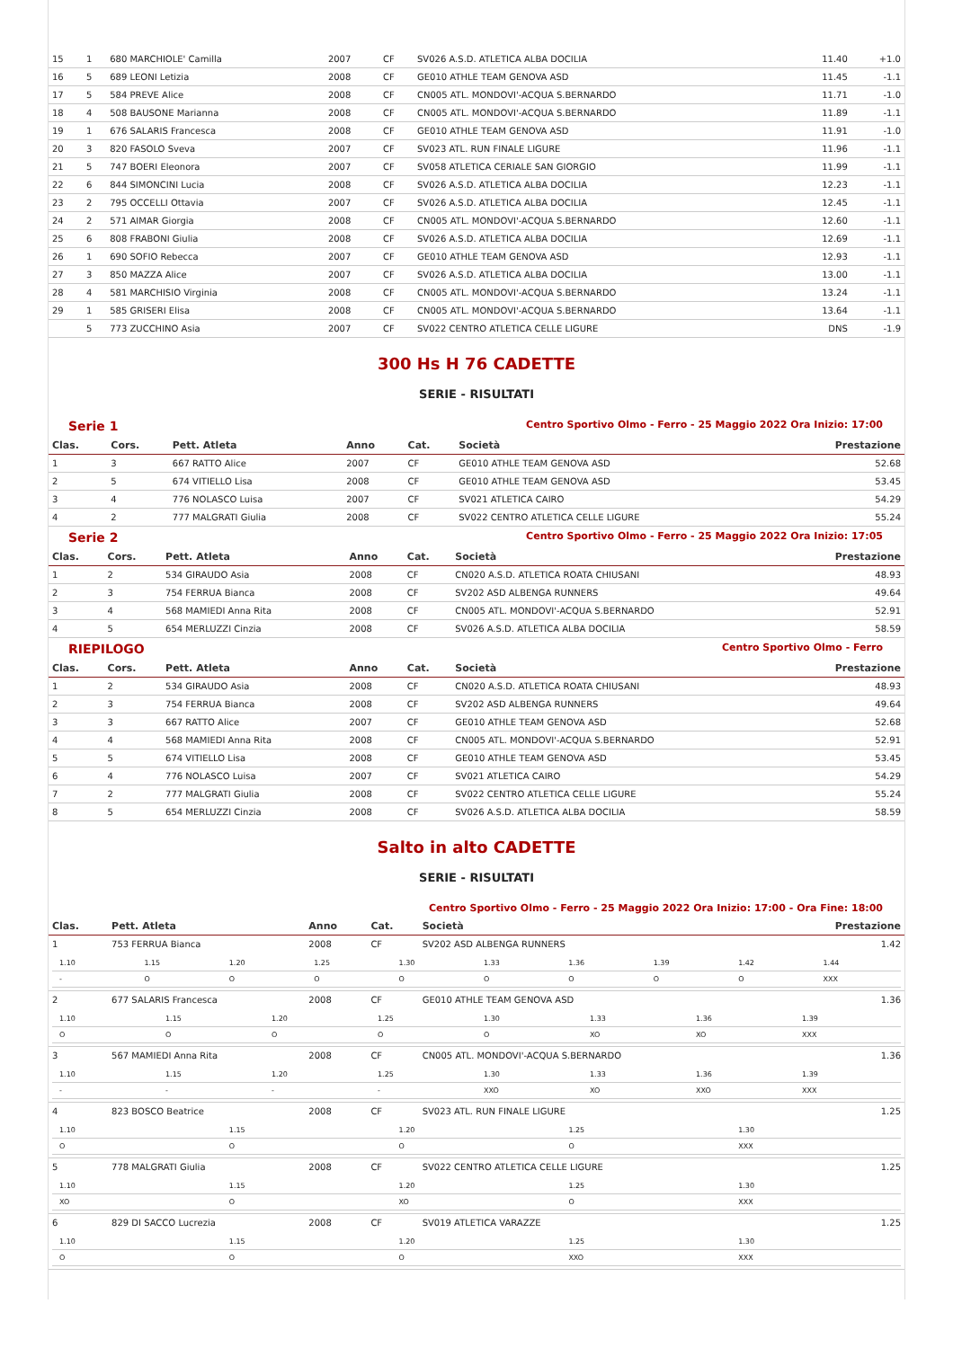| 15 | 1 | 680 MARCHIOLE' Camilla | 2007 | CF | SV026 A.S.D. ATLETICA ALBA DOCILIA | 11.40 | +1.0 |
| 16 | 5 | 689 LEONI Letizia | 2008 | CF | GE010 ATHLE TEAM GENOVA ASD | 11.45 | -1.1 |
| 17 | 5 | 584 PREVE Alice | 2008 | CF | CN005 ATL. MONDOVI'-ACQUA S.BERNARDO | 11.71 | -1.0 |
| 18 | 4 | 508 BAUSONE Marianna | 2008 | CF | CN005 ATL. MONDOVI'-ACQUA S.BERNARDO | 11.89 | -1.1 |
| 19 | 1 | 676 SALARIS Francesca | 2008 | CF | GE010 ATHLE TEAM GENOVA ASD | 11.91 | -1.0 |
| 20 | 3 | 820 FASOLO Sveva | 2007 | CF | SV023 ATL. RUN FINALE LIGURE | 11.96 | -1.1 |
| 21 | 5 | 747 BOERI Eleonora | 2007 | CF | SV058 ATLETICA CERIALE SAN GIORGIO | 11.99 | -1.1 |
| 22 | 6 | 844 SIMONCINI Lucia | 2008 | CF | SV026 A.S.D. ATLETICA ALBA DOCILIA | 12.23 | -1.1 |
| 23 | 2 | 795 OCCELLI Ottavia | 2007 | CF | SV026 A.S.D. ATLETICA ALBA DOCILIA | 12.45 | -1.1 |
| 24 | 2 | 571 AIMAR Giorgia | 2008 | CF | CN005 ATL. MONDOVI'-ACQUA S.BERNARDO | 12.60 | -1.1 |
| 25 | 6 | 808 FRABONI Giulia | 2008 | CF | SV026 A.S.D. ATLETICA ALBA DOCILIA | 12.69 | -1.1 |
| 26 | 1 | 690 SOFIO Rebecca | 2007 | CF | GE010 ATHLE TEAM GENOVA ASD | 12.93 | -1.1 |
| 27 | 3 | 850 MAZZA Alice | 2007 | CF | SV026 A.S.D. ATLETICA ALBA DOCILIA | 13.00 | -1.1 |
| 28 | 4 | 581 MARCHISIO Virginia | 2008 | CF | CN005 ATL. MONDOVI'-ACQUA S.BERNARDO | 13.24 | -1.1 |
| 29 | 1 | 585 GRISERI Elisa | 2008 | CF | CN005 ATL. MONDOVI'-ACQUA S.BERNARDO | 13.64 | -1.1 |
| | 5 | 773 ZUCCHINO Asia | 2007 | CF | SV022 CENTRO ATLETICA CELLE LIGURE | DNS | -1.9 |
300 Hs H 76 CADETTE
SERIE - RISULTATI
Serie 1 Centro Sportivo Olmo - Ferro - 25 Maggio 2022 Ora Inizio: 17:00
| Clas. | Cors. | Pett. Atleta | Anno | Cat. | Società | Prestazione |
| --- | --- | --- | --- | --- | --- | --- |
| 1 | 3 | 667 RATTO Alice | 2007 | CF | GE010 ATHLE TEAM GENOVA ASD | 52.68 |
| 2 | 5 | 674 VITIELLO Lisa | 2008 | CF | GE010 ATHLE TEAM GENOVA ASD | 53.45 |
| 3 | 4 | 776 NOLASCO Luisa | 2007 | CF | SV021 ATLETICA CAIRO | 54.29 |
| 4 | 2 | 777 MALGRATI Giulia | 2008 | CF | SV022 CENTRO ATLETICA CELLE LIGURE | 55.24 |
Serie 2 Centro Sportivo Olmo - Ferro - 25 Maggio 2022 Ora Inizio: 17:05
| Clas. | Cors. | Pett. Atleta | Anno | Cat. | Società | Prestazione |
| --- | --- | --- | --- | --- | --- | --- |
| 1 | 2 | 534 GIRAUDO Asia | 2008 | CF | CN020 A.S.D. ATLETICA ROATA CHIUSANI | 48.93 |
| 2 | 3 | 754 FERRUA Bianca | 2008 | CF | SV202 ASD ALBENGA RUNNERS | 49.64 |
| 3 | 4 | 568 MAMIEDI Anna Rita | 2008 | CF | CN005 ATL. MONDOVI'-ACQUA S.BERNARDO | 52.91 |
| 4 | 5 | 654 MERLUZZI Cinzia | 2008 | CF | SV026 A.S.D. ATLETICA ALBA DOCILIA | 58.59 |
RIEPILOGO Centro Sportivo Olmo - Ferro
| Clas. | Cors. | Pett. Atleta | Anno | Cat. | Società | Prestazione |
| --- | --- | --- | --- | --- | --- | --- |
| 1 | 2 | 534 GIRAUDO Asia | 2008 | CF | CN020 A.S.D. ATLETICA ROATA CHIUSANI | 48.93 |
| 2 | 3 | 754 FERRUA Bianca | 2008 | CF | SV202 ASD ALBENGA RUNNERS | 49.64 |
| 3 | 3 | 667 RATTO Alice | 2007 | CF | GE010 ATHLE TEAM GENOVA ASD | 52.68 |
| 4 | 4 | 568 MAMIEDI Anna Rita | 2008 | CF | CN005 ATL. MONDOVI'-ACQUA S.BERNARDO | 52.91 |
| 5 | 5 | 674 VITIELLO Lisa | 2008 | CF | GE010 ATHLE TEAM GENOVA ASD | 53.45 |
| 6 | 4 | 776 NOLASCO Luisa | 2007 | CF | SV021 ATLETICA CAIRO | 54.29 |
| 7 | 2 | 777 MALGRATI Giulia | 2008 | CF | SV022 CENTRO ATLETICA CELLE LIGURE | 55.24 |
| 8 | 5 | 654 MERLUZZI Cinzia | 2008 | CF | SV026 A.S.D. ATLETICA ALBA DOCILIA | 58.59 |
Salto in alto CADETTE
SERIE - RISULTATI
Centro Sportivo Olmo - Ferro - 25 Maggio 2022 Ora Inizio: 17:00 - Ora Fine: 18:00
| Clas. | Pett. Atleta | Anno | Cat. | Società | Prestazione |
| --- | --- | --- | --- | --- | --- |
| 1 | 753 FERRUA Bianca | 2008 | CF | SV202 ASD ALBENGA RUNNERS | 1.42 |
| / 1.10 / 1.15 / 1.20 / 1.25 / 1.30 / 1.33 / 1.36 / 1.39 / 1.42 / 1.44 / / - / O / O / O / O / O / O / O / O / XXX / | | | | | |
| 2 | 677 SALARIS Francesca | 2008 | CF | GE010 ATHLE TEAM GENOVA ASD | 1.36 |
| / 1.10 / 1.15 / 1.20 / 1.25 / 1.30 / 1.33 / 1.36 / 1.39 / / O / O / O / O / O / XO / XO / XXX / | | | | | |
| 3 | 567 MAMIEDI Anna Rita | 2008 | CF | CN005 ATL. MONDOVI'-ACQUA S.BERNARDO | 1.36 |
| / 1.10 / 1.15 / 1.20 / 1.25 / 1.30 / 1.33 / 1.36 / 1.39 / / - / - / - / - / XXO / XO / XXO / XXX / | | | | | |
| 4 | 823 BOSCO Beatrice | 2008 | CF | SV023 ATL. RUN FINALE LIGURE | 1.25 |
| / 1.10 / 1.15 / 1.20 / 1.25 / 1.30 / / O / O / O / O / XXX / | | | | | |
| 5 | 778 MALGRATI Giulia | 2008 | CF | SV022 CENTRO ATLETICA CELLE LIGURE | 1.25 |
| / 1.10 / 1.15 / 1.20 / 1.25 / 1.30 / / XO / O / XO / O / XXX / | | | | | |
| 6 | 829 DI SACCO Lucrezia | 2008 | CF | SV019 ATLETICA VARAZZE | 1.25 |
| / 1.10 / 1.15 / 1.20 / 1.25 / 1.30 / / O / O / O / XXO / XXX / | | | | | |